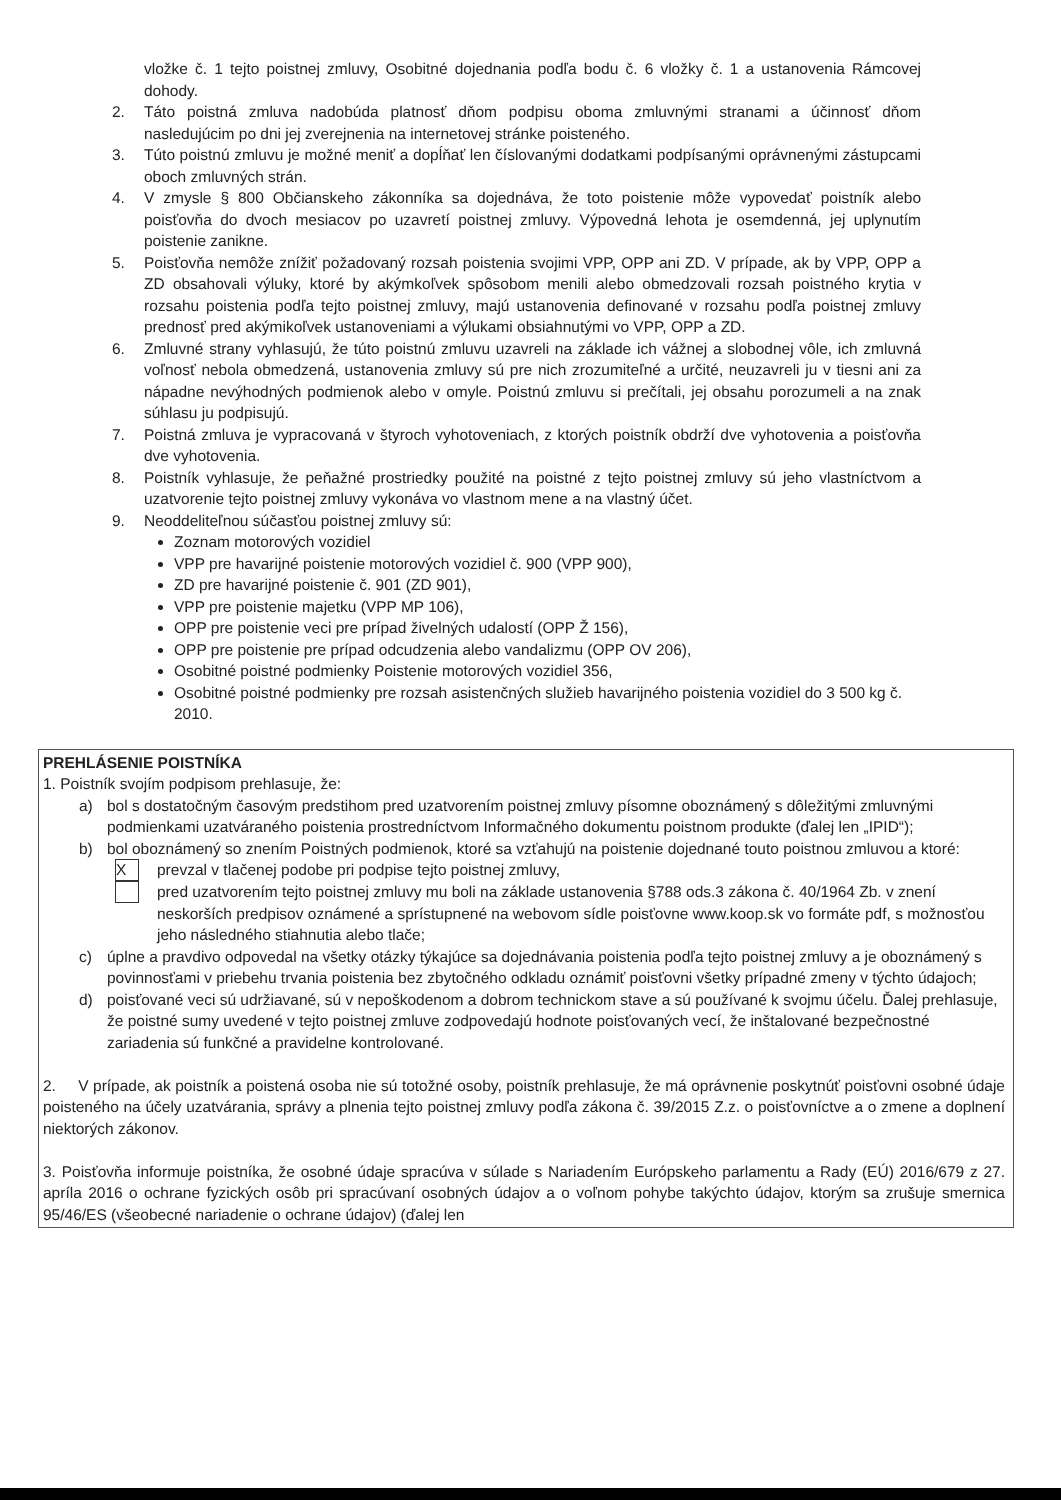vložke č. 1 tejto poistnej zmluvy, Osobitné dojednania podľa bodu č. 6 vložky č. 1 a ustanovenia Rámcovej dohody.
2. Táto poistná zmluva nadobúda platnosť dňom podpisu oboma zmluvnými stranami a účinnosť dňom nasledujúcim po dni jej zverejnenia na internetovej stránke poisteného.
3. Túto poistnú zmluvu je možné meniť a dopĺňať len číslovanými dodatkami podpísanými oprávnenými zástupcami oboch zmluvných strán.
4. V zmysle § 800 Občianskeho zákonníka sa dojednáva, že toto poistenie môže vypovedať poistník alebo poisťovňa do dvoch mesiacov po uzavretí poistnej zmluvy. Výpovedná lehota je osemdenná, jej uplynutím poistenie zanikne.
5. Poisťovňa nemôže znížiť požadovaný rozsah poistenia svojimi VPP, OPP ani ZD. V prípade, ak by VPP, OPP a ZD obsahovali výluky, ktoré by akýmkoľvek spôsobom menili alebo obmedzovali rozsah poistného krytia v rozsahu poistenia podľa tejto poistnej zmluvy, majú ustanovenia definované v rozsahu podľa poistnej zmluvy prednosť pred akýmikoľvek ustanoveniami a výlukami obsiahnutými vo VPP, OPP a ZD.
6. Zmluvné strany vyhlasujú, že túto poistnú zmluvu uzavreli na základe ich vážnej a slobodnej vôle, ich zmluvná voľnosť nebola obmedzená, ustanovenia zmluvy sú pre nich zrozumiteľné a určité, neuzavreli ju v tiesni ani za nápadne nevýhodných podmienok alebo v omyle. Poistnú zmluvu si prečítali, jej obsahu porozumeli a na znak súhlasu ju podpisujú.
7. Poistná zmluva je vypracovaná v štyroch vyhotoveniach, z ktorých poistník obdrží dve vyhotovenia a poisťovňa dve vyhotovenia.
8. Poistník vyhlasuje, že peňažné prostriedky použité na poistné z tejto poistnej zmluvy sú jeho vlastníctvom a uzatvorenie tejto poistnej zmluvy vykonáva vo vlastnom mene a na vlastný účet.
9. Neoddeliteľnou súčasťou poistnej zmluvy sú:
Zoznam motorových vozidiel
VPP pre havarijné poistenie motorových vozidiel č. 900 (VPP 900),
ZD pre havarijné poistenie č. 901 (ZD 901),
VPP pre poistenie majetku (VPP MP 106),
OPP pre poistenie veci pre prípad živelných udalostí (OPP Ž 156),
OPP pre poistenie pre prípad odcudzenia alebo vandalizmu (OPP OV 206),
Osobitné poistné podmienky Poistenie motorových vozidiel 356,
Osobitné poistné podmienky pre rozsah asistenčných služieb havarijného poistenia vozidiel do 3 500 kg č. 2010.
PREHLÁSENIE POISTNÍKA
1. Poistník svojím podpisom prehlasuje, že:
a) bol s dostatočným časovým predstihom pred uzatvorením poistnej zmluvy písomne oboznámený s dôležitými zmluvnými podmienkami uzatváraného poistenia prostredníctvom Informačného dokumentu poistnom produkte (ďalej len „IPID“);
b) bol oboznámený so znením Poistných podmienok, ktoré sa vzťahujú na poistenie dojednané touto poistnou zmluvou a ktoré:
Xprevzal v tlačenej podobe pri podpise tejto poistnej zmluvy,
pred uzatvorením tejto poistnej zmluvy mu boli na základe ustanovenia §788 ods.3 zákona č. 40/1964 Zb. v znení neskorších predpisov oznámené a sprístupnené na webovom sídle poisťovne www.koop.sk vo formáte pdf, s možnosťou jeho následného stiahnutia alebo tlače;
c) úplne a pravdivo odpovedal na všetky otázky týkajúce sa dojednávania poistenia podľa tejto poistnej zmluvy a je oboznámený s povinnosťami v priebehu trvania poistenia bez zbytočného odkladu oznámiť poisťovni všetky prípadné zmeny v týchto údajoch;
d) poisťované veci sú udržiavané, sú v nepoškodenom a dobrom technickom stave a sú používané k svojmu účelu. Ďalej prehlasuje, že poistné sumy uvedené v tejto poistnej zmluve zodpovedajú hodnote poisťovaných vecí, že inštalované bezpečnostné zariadenia sú funkčné a pravidelne kontrolované.
2. V prípade, ak poistník a poistená osoba nie sú totožné osoby, poistník prehlasuje, že má oprávnenie poskytnúť poisťovni osobné údaje poisteného na účely uzatvárania, správy a plnenia tejto poistnej zmluvy podľa zákona č. 39/2015 Z.z. o poisťovníctve a o zmene a doplnení niektorých zákonov.
3. Poisťovňa informuje poistníka, že osobné údaje spracúva v súlade s Nariadením Európskeho parlamentu a Rady (EÚ) 2016/679 z 27. apríla 2016 o ochrane fyzických osôb pri spracúvaní osobných údajov a o voľnom pohybe takýchto údajov, ktorým sa zrušuje smernica 95/46/ES (všeobecné nariadenie o ochrane údajov) (ďalej len